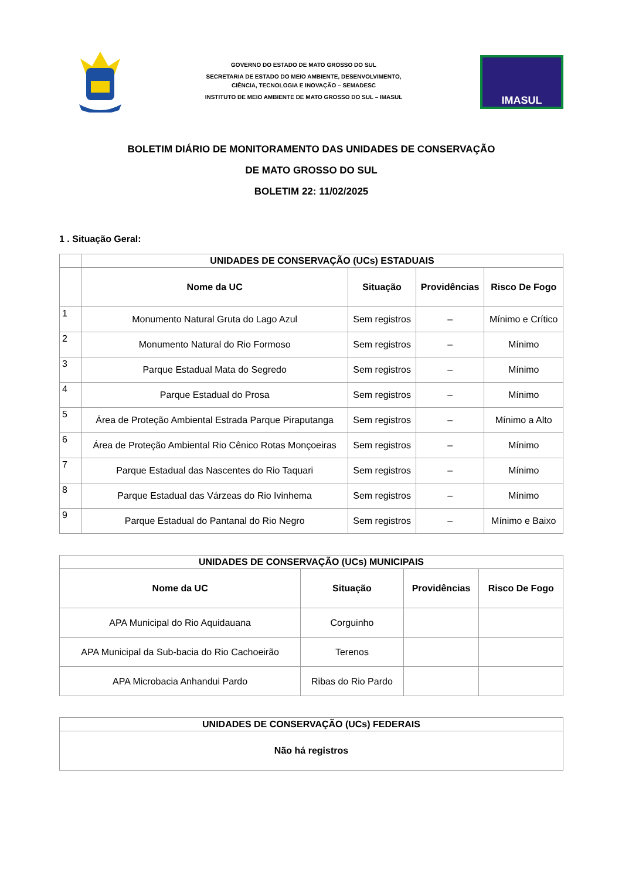GOVERNO DO ESTADO DE MATO GROSSO DO SUL
SECRETARIA DE ESTADO DO MEIO AMBIENTE, DESENVOLVIMENTO,
CIÊNCIA, TECNOLOGIA E INOVAÇÃO – SEMADESC
INSTITUTO DE MEIO AMBIENTE DE MATO GROSSO DO SUL – IMASUL
IMASUL
BOLETIM DIÁRIO DE MONITORAMENTO DAS UNIDADES DE CONSERVAÇÃO
DE MATO GROSSO DO SUL
BOLETIM 22: 11/02/2025
1 . Situação Geral:
| | UNIDADES DE CONSERVAÇÃO (UCs) ESTADUAIS | | | |
| --- | --- | --- | --- | --- |
| | Nome da UC | Situação | Providências | Risco De Fogo |
| 1 | Monumento Natural Gruta do Lago Azul | Sem registros | – | Mínimo e Crítico |
| 2 | Monumento Natural do Rio Formoso | Sem registros | – | Mínimo |
| 3 | Parque Estadual Mata do Segredo | Sem registros | – | Mínimo |
| 4 | Parque Estadual do Prosa | Sem registros | – | Mínimo |
| 5 | Área de Proteção Ambiental Estrada Parque Piraputanga | Sem registros | – | Mínimo a Alto |
| 6 | Área de Proteção Ambiental Rio Cênico Rotas Monçoeiras | Sem registros | – | Mínimo |
| 7 | Parque Estadual das Nascentes do Rio Taquari | Sem registros | – | Mínimo |
| 8 | Parque Estadual das Várzeas do Rio Ivinhema | Sem registros | – | Mínimo |
| 9 | Parque Estadual do Pantanal do Rio Negro | Sem registros | – | Mínimo e Baixo |
| UNIDADES DE CONSERVAÇÃO (UCs) MUNICIPAIS | | | |
| --- | --- | --- | --- |
| Nome da UC | Situação | Providências | Risco De Fogo |
| APA Municipal do Rio Aquidauana | Corguinho | | |
| APA Municipal da Sub-bacia do Rio Cachoeirão | Terenos | | |
| APA Microbacia Anhandui Pardo | Ribas do Rio Pardo | | |
| UNIDADES DE CONSERVAÇÃO (UCs) FEDERAIS |
| --- |
| Não há registros |